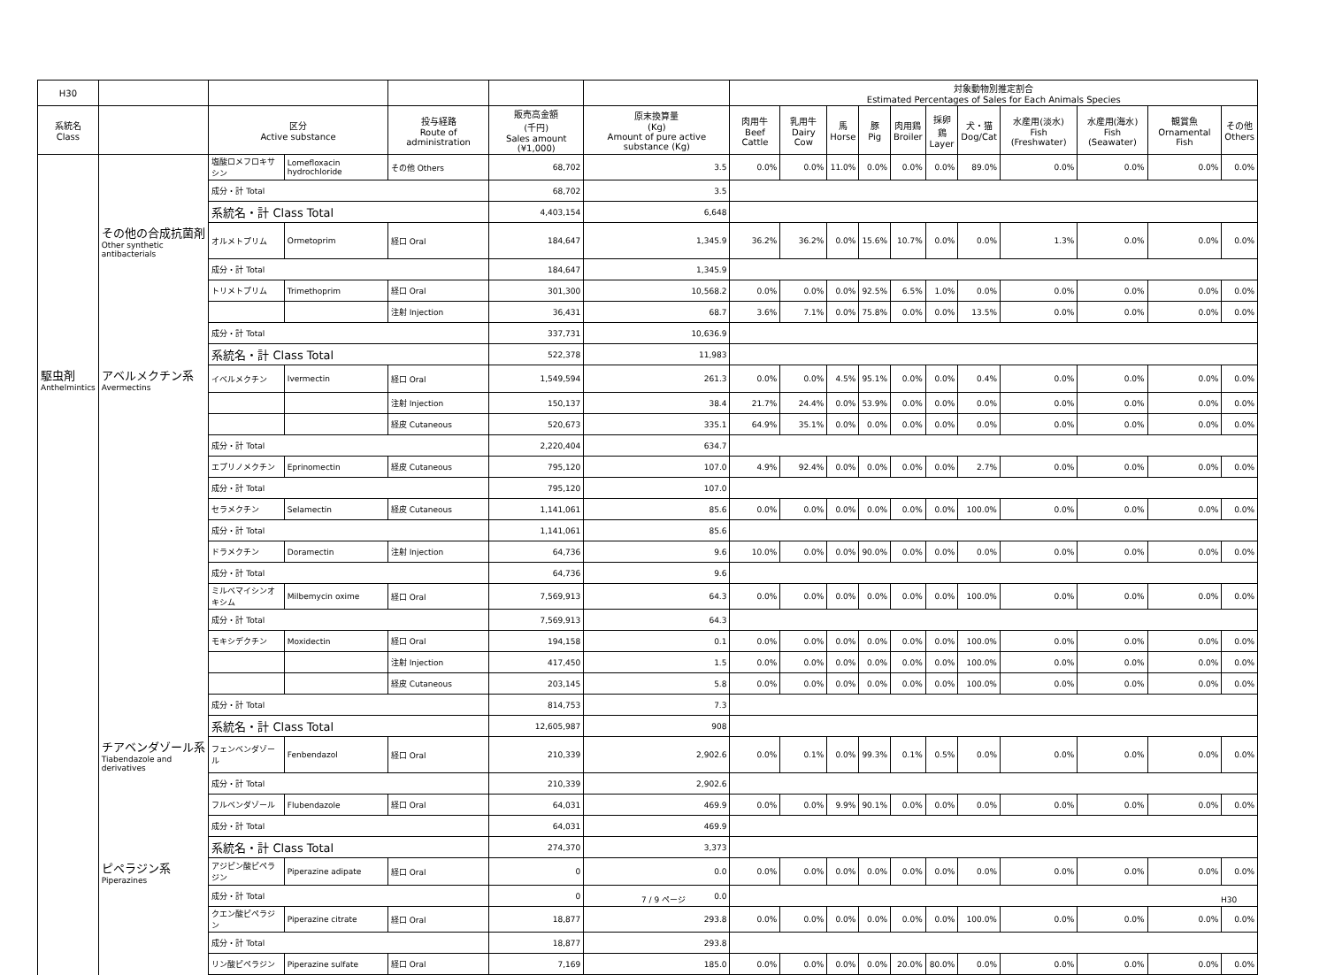| H30 | | | | | | | 対象動物別推定割合 Estimated Percentages of Sales for Each Animals Species | | | | | | | | | | |
| --- | --- | --- | --- | --- | --- | --- | --- | --- | --- | --- | --- | --- | --- | --- | --- | --- | --- |
| 系統名 Class | | 区分 Active substance | | 投与経路 Route of administration | 販売高金額 (千円) Sales amount (¥1,000) | 原末換算量 (Kg) Amount of pure active substance (Kg) | 肉用牛 Beef Cattle | 乳用牛 Dairy Cow | 馬 Horse | 豚 Pig | 肉用鶏 Broiler | 採卵鶏 Layer | 犬・猫 Dog/Cat | 水産用(淡水) Fish (Freshwater) | 水産用(海水) Fish (Seawater) | 観賞魚 Ornamental Fish | その他 Others |
| | | 塩酸ロメフロキサシン | Lomefloxacin hydrochloride | その他 Others | 68,702 | 3.5 | 0.0% | 0.0% | 11.0% | 0.0% | 0.0% | 0.0% | 89.0% | 0.0% | 0.0% | 0.0% | 0.0% |
| | | 成分・計 Total | | | 68,702 | 3.5 | | | | | | | | | | | |
| | | 系統名・計 Class Total | | | 4,403,154 | 6,648 | | | | | | | | | | | |
| | その他の合成抗菌剤 Other synthetic antibacterials | オルメトプリム | Ormetoprim | 経口 Oral | 184,647 | 1,345.9 | 36.2% | 36.2% | 0.0% | 15.6% | 10.7% | 0.0% | 0.0% | 1.3% | 0.0% | 0.0% | 0.0% |
| | | 成分・計 Total | | | 184,647 | 1,345.9 | | | | | | | | | | | |
| | | トリメトプリム | Trimethoprim | 経口 Oral | 301,300 | 10,568.2 | 0.0% | 0.0% | 0.0% | 92.5% | 6.5% | 1.0% | 0.0% | 0.0% | 0.0% | 0.0% | 0.0% |
| | | | | 注射 Injection | 36,431 | 68.7 | 3.6% | 7.1% | 0.0% | 75.8% | 0.0% | 0.0% | 13.5% | 0.0% | 0.0% | 0.0% | 0.0% |
| | | 成分・計 Total | | | 337,731 | 10,636.9 | | | | | | | | | | | |
| | | 系統名・計 Class Total | | | 522,378 | 11,983 | | | | | | | | | | | |
| 駆虫剤 Anthelmintics | アベルメクチン系 Avermectins | イベルメクチン | Ivermectin | 経口 Oral | 1,549,594 | 261.3 | 0.0% | 0.0% | 4.5% | 95.1% | 0.0% | 0.0% | 0.4% | 0.0% | 0.0% | 0.0% | 0.0% |
| | | | | 注射 Injection | 150,137 | 38.4 | 21.7% | 24.4% | 0.0% | 53.9% | 0.0% | 0.0% | 0.0% | 0.0% | 0.0% | 0.0% | 0.0% |
| | | | | 経皮 Cutaneous | 520,673 | 335.1 | 64.9% | 35.1% | 0.0% | 0.0% | 0.0% | 0.0% | 0.0% | 0.0% | 0.0% | 0.0% | 0.0% |
| | | 成分・計 Total | | | 2,220,404 | 634.7 | | | | | | | | | | | |
| | | エプリノメクチン | Eprinomectin | 経皮 Cutaneous | 795,120 | 107.0 | 4.9% | 92.4% | 0.0% | 0.0% | 0.0% | 0.0% | 2.7% | 0.0% | 0.0% | 0.0% | 0.0% |
| | | 成分・計 Total | | | 795,120 | 107.0 | | | | | | | | | | | |
| | | セラメクチン | Selamectin | 経皮 Cutaneous | 1,141,061 | 85.6 | 0.0% | 0.0% | 0.0% | 0.0% | 0.0% | 0.0% | 100.0% | 0.0% | 0.0% | 0.0% | 0.0% |
| | | 成分・計 Total | | | 1,141,061 | 85.6 | | | | | | | | | | | |
| | | ドラメクチン | Doramectin | 注射 Injection | 64,736 | 9.6 | 10.0% | 0.0% | 0.0% | 90.0% | 0.0% | 0.0% | 0.0% | 0.0% | 0.0% | 0.0% | 0.0% |
| | | 成分・計 Total | | | 64,736 | 9.6 | | | | | | | | | | | |
| | | ミルベマイシンオキシム | Milbemycin oxime | 経口 Oral | 7,569,913 | 64.3 | 0.0% | 0.0% | 0.0% | 0.0% | 0.0% | 0.0% | 100.0% | 0.0% | 0.0% | 0.0% | 0.0% |
| | | 成分・計 Total | | | 7,569,913 | 64.3 | | | | | | | | | | | |
| | | モキシデクチン | Moxidectin | 経口 Oral | 194,158 | 0.1 | 0.0% | 0.0% | 0.0% | 0.0% | 0.0% | 0.0% | 100.0% | 0.0% | 0.0% | 0.0% | 0.0% |
| | | | | 注射 Injection | 417,450 | 1.5 | 0.0% | 0.0% | 0.0% | 0.0% | 0.0% | 0.0% | 100.0% | 0.0% | 0.0% | 0.0% | 0.0% |
| | | | | 経皮 Cutaneous | 203,145 | 5.8 | 0.0% | 0.0% | 0.0% | 0.0% | 0.0% | 0.0% | 100.0% | 0.0% | 0.0% | 0.0% | 0.0% |
| | | 成分・計 Total | | | 814,753 | 7.3 | | | | | | | | | | | |
| | | 系統名・計 Class Total | | | 12,605,987 | 908 | | | | | | | | | | | |
| | チアベンダゾール系 Tiabendazole and derivatives | フェンベンダゾール | Fenbendazol | 経口 Oral | 210,339 | 2,902.6 | 0.0% | 0.1% | 0.0% | 99.3% | 0.1% | 0.5% | 0.0% | 0.0% | 0.0% | 0.0% | 0.0% |
| | | 成分・計 Total | | | 210,339 | 2,902.6 | | | | | | | | | | | |
| | | フルベンダゾール | Flubendazole | 経口 Oral | 64,031 | 469.9 | 0.0% | 0.0% | 9.9% | 90.1% | 0.0% | 0.0% | 0.0% | 0.0% | 0.0% | 0.0% | 0.0% |
| | | 成分・計 Total | | | 64,031 | 469.9 | | | | | | | | | | | |
| | | 系統名・計 Class Total | | | 274,370 | 3,373 | | | | | | | | | | | |
| | ピペラジン系 Piperazines | アジピン酸ピペラジン | Piperazine adipate | 経口 Oral | 0 | 0.0 | 0.0% | 0.0% | 0.0% | 0.0% | 0.0% | 0.0% | 0.0% | 0.0% | 0.0% | 0.0% | 0.0% |
| | | 成分・計 Total | | | 0 | 0.0 | | | | | | | | | | | |
| | | クエン酸ピペラジン | Piperazine citrate | 経口 Oral | 18,877 | 293.8 | 0.0% | 0.0% | 0.0% | 0.0% | 0.0% | 0.0% | 100.0% | 0.0% | 0.0% | 0.0% | 0.0% |
| | | 成分・計 Total | | | 18,877 | 293.8 | | | | | | | | | | | |
| | | リン酸ピペラジン | Piperazine sulfate | 経口 Oral | 7,169 | 185.0 | 0.0% | 0.0% | 0.0% | 0.0% | 20.0% | 80.0% | 0.0% | 0.0% | 0.0% | 0.0% | 0.0% |
7 / 9 ページ H30